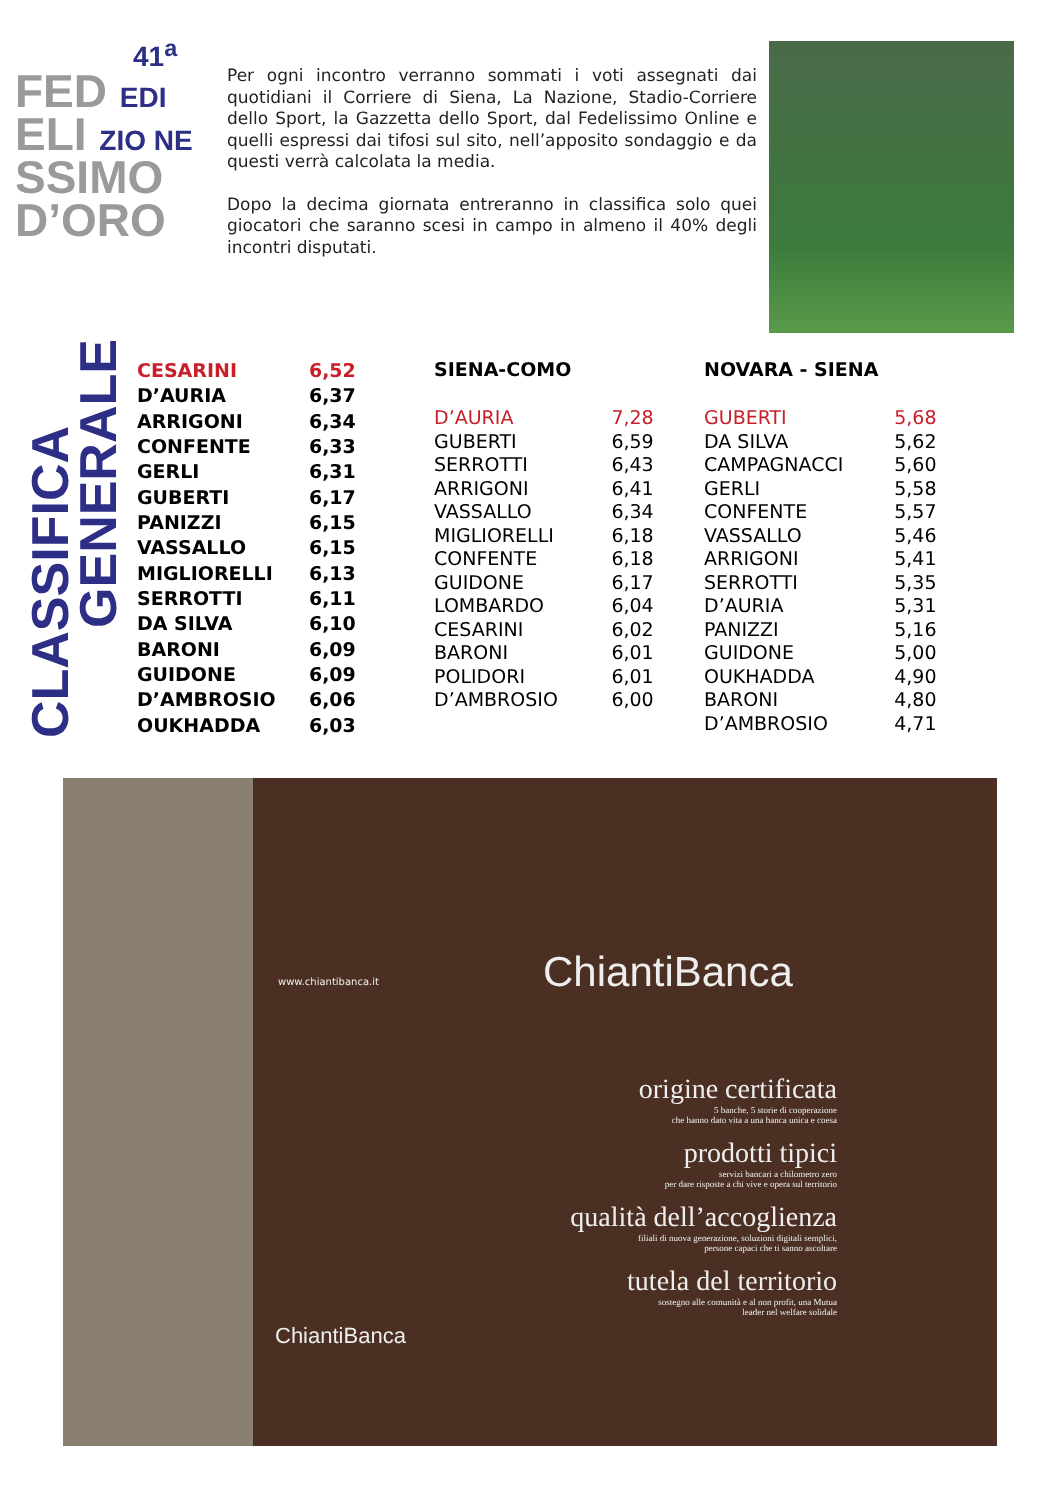41<sup>a</sup>
FED EDI
ELI ZIO NE
SSIMO
D’ORO
Per ogni incontro verranno sommati i voti assegnati dai quotidiani il Corriere di Siena, La Nazione, Stadio-Corriere dello Sport, la Gazzetta dello Sport, dal Fedelissimo Online e quelli espressi dai tifosi sul sito, nell’apposito sondaggio e da questi verrà calcolata la media.
Dopo la decima giornata entreranno in classifica solo quei giocatori che saranno scesi in campo in almeno il 40% degli incontri disputati.
CLASSIFICA
GENERALE
| CESARINI | 6,52 |
| D’AURIA | 6,37 |
| ARRIGONI | 6,34 |
| CONFENTE | 6,33 |
| GERLI | 6,31 |
| GUBERTI | 6,17 |
| PANIZZI | 6,15 |
| VASSALLO | 6,15 |
| MIGLIORELLI | 6,13 |
| SERROTTI | 6,11 |
| DA SILVA | 6,10 |
| BARONI | 6,09 |
| GUIDONE | 6,09 |
| D’AMBROSIO | 6,06 |
| OUKHADDA | 6,03 |
SIENA-COMO
| D’AURIA | 7,28 |
| GUBERTI | 6,59 |
| SERROTTI | 6,43 |
| ARRIGONI | 6,41 |
| VASSALLO | 6,34 |
| MIGLIORELLI | 6,18 |
| CONFENTE | 6,18 |
| GUIDONE | 6,17 |
| LOMBARDO | 6,04 |
| CESARINI | 6,02 |
| BARONI | 6,01 |
| POLIDORI | 6,01 |
| D’AMBROSIO | 6,00 |
NOVARA - SIENA
| GUBERTI | 5,68 |
| DA SILVA | 5,62 |
| CAMPAGNACCI | 5,60 |
| GERLI | 5,58 |
| CONFENTE | 5,57 |
| VASSALLO | 5,46 |
| ARRIGONI | 5,41 |
| SERROTTI | 5,35 |
| D’AURIA | 5,31 |
| PANIZZI | 5,16 |
| GUIDONE | 5,00 |
| OUKHADDA | 4,90 |
| BARONI | 4,80 |
| D’AMBROSIO | 4,71 |
www.chiantibanca.it ChiantiBanca
origine certificata
5 banche, 5 storie di cooperazione
che hanno dato vita a una banca unica e coesa
prodotti tipici
servizi bancari a chilometro zero
per dare risposte a chi vive e opera sul territorio
qualità dell’accoglienza
filiali di nuova generazione, soluzioni digitali semplici,
persone capaci che ti sanno ascoltare
tutela del territorio
sostegno alle comunità e al non profit, una Mutua
leader nel welfare solidale
ChiantiBanca